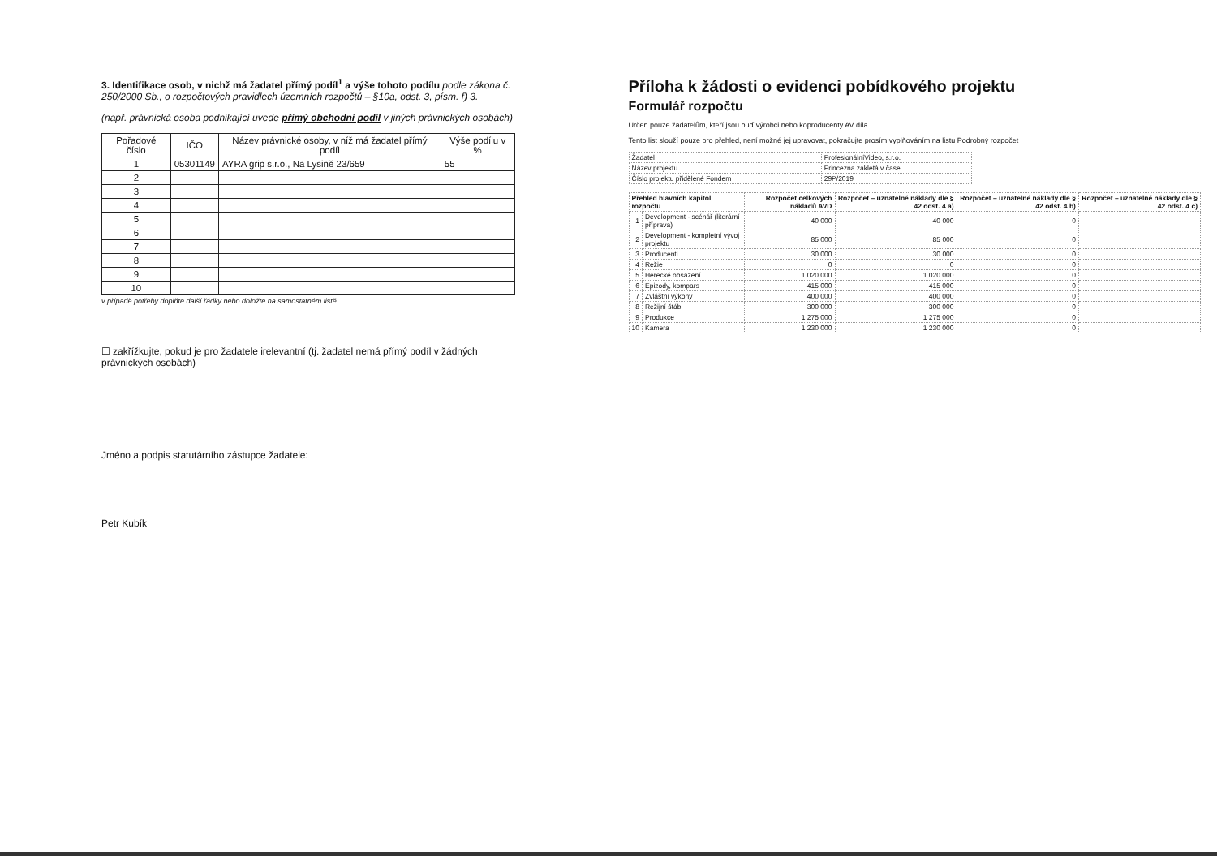3. Identifikace osob, v nichž má žadatel přímý podíl<sup>1</sup> a výše tohoto podílu podle zákona č. 250/2000 Sb., o rozpočtových pravidlech územních rozpočtů – §10a, odst. 3, písm. f) 3.
(např. právnická osoba podnikající uvede přímý obchodní podíl v jiných právnických osobách)
| Pořadové číslo | IČO | Název právnické osoby, v níž má žadatel přímý podíl | Výše podílu v % |
| --- | --- | --- | --- |
| 1 | 05301149 | AYRA grip s.r.o., Na Lysině 23/659 | 55 |
| 2 | | | |
| 3 | | | |
| 4 | | | |
| 5 | | | |
| 6 | | | |
| 7 | | | |
| 8 | | | |
| 9 | | | |
| 10 | | | |
v případě potřeby dopiňte další řádky nebo doložte na samostatném listě
☐ zakřížkujte, pokud je pro žadatele irelevantní (tj. žadatel nemá přímý podíl v žádných právnických osobách)
Jméno a podpis statutárního zástupce žadatele:
Petr Kubík
Příloha k žádosti o evidenci pobídkového projektu
Formulář rozpočtu
Určen pouze žadatelům, kteří jsou buď výrobci nebo koproducenty AV díla
Tento list slouží pouze pro přehled, není možné jej upravovat, pokračujte prosím vyplňováním na listu Podrobný rozpočet
| Žadatel | ProfesionálníVideo, s.r.o. |
| Název projektu | Princezna zakletá v čase |
| Číslo projektu přidělené Fondem | 29P/2019 |
| Přehled hlavních kapitol rozpočtu | | Rozpočet celkových nákladů AVD | Rozpočet – uznatelné náklady dle § 42 odst. 4 a) | Rozpočet – uznatelné náklady dle § 42 odst. 4 b) | Rozpočet – uznatelné náklady dle § 42 odst. 4 c) |
| --- | --- | --- | --- | --- | --- |
| 1 | Development - scénář (literární příprava) | 40 000 | 40 000 | 0 | |
| 2 | Development - kompletní vývoj projektu | 85 000 | 85 000 | 0 | |
| 3 | Producenti | 30 000 | 30 000 | 0 | |
| 4 | Režie | 0 | 0 | 0 | |
| 5 | Herecké obsazení | 1 020 000 | 1 020 000 | 0 | |
| 6 | Epizody, kompars | 415 000 | 415 000 | 0 | |
| 7 | Zvláštní výkony | 400 000 | 400 000 | 0 | |
| 8 | Režijní štáb | 300 000 | 300 000 | 0 | |
| 9 | Produkce | 1 275 000 | 1 275 000 | 0 | |
| 10 | Kamera | 1 230 000 | 1 230 000 | 0 | |